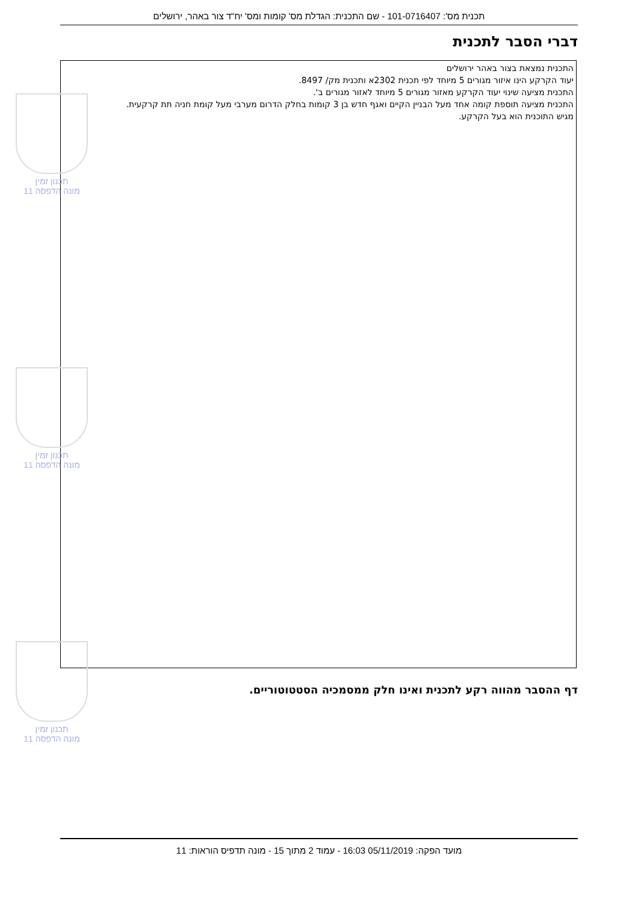תכנית מס': 101-0716407 - שם התכנית: הגדלת מס' קומות ומס' יח"ד צור באהר, ירושלים
דברי הסבר לתכנית
התכנית נמצאת בצור באהר ירושלים
יעוד הקרקע הינו איזור מגורים 5 מיוחד לפי תכנית 2302א ותכנית מק/ 8497.
התכנית מציעה שינוי יעוד הקרקע מאזור מגורים 5 מיוחד לאזור מגורים ב'.
התכנית מציעה תוספת קומה אחד מעל הבניין הקיים ואגף חדש בן 3 קומות בחלק הדרום מערבי מעל קומת חניה תת קרקעית.
מגיש התוכנית הוא בעל הקרקע.
תכנון זמין
מונה הדפסה 11
תכנון זמין
מונה הדפסה 11
תכנון זמין
מונה הדפסה 11
דף ההסבר מהווה רקע לתכנית ואינו חלק ממסמכיה הסטטוטוריים.
מועד הפקה: 05/11/2019 16:03 - עמוד 2 מתוך 15 - מונה תדפיס הוראות: 11